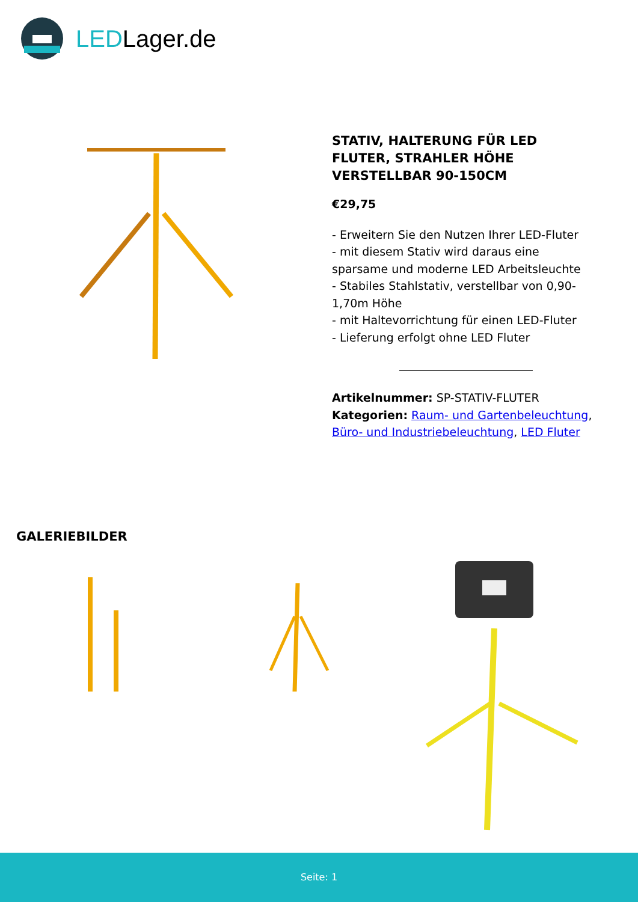LEDLager.de
STATIV, HALTERUNG FÜR LED FLUTER, STRAHLER HÖHE VERSTELLBAR 90-150CM
€29,75
- Erweitern Sie den Nutzen Ihrer LED-Fluter
- mit diesem Stativ wird daraus eine sparsame und moderne LED Arbeitsleuchte
- Stabiles Stahlstativ, verstellbar von 0,90-1,70m Höhe
- mit Haltevorrichtung für einen LED-Fluter
- Lieferung erfolgt ohne LED Fluter
Artikelnummer: SP-STATIV-FLUTER
Kategorien: Raum- und Gartenbeleuchtung, Büro- und Industriebeleuchtung, LED Fluter
GALERIEBILDER
Seite: 1